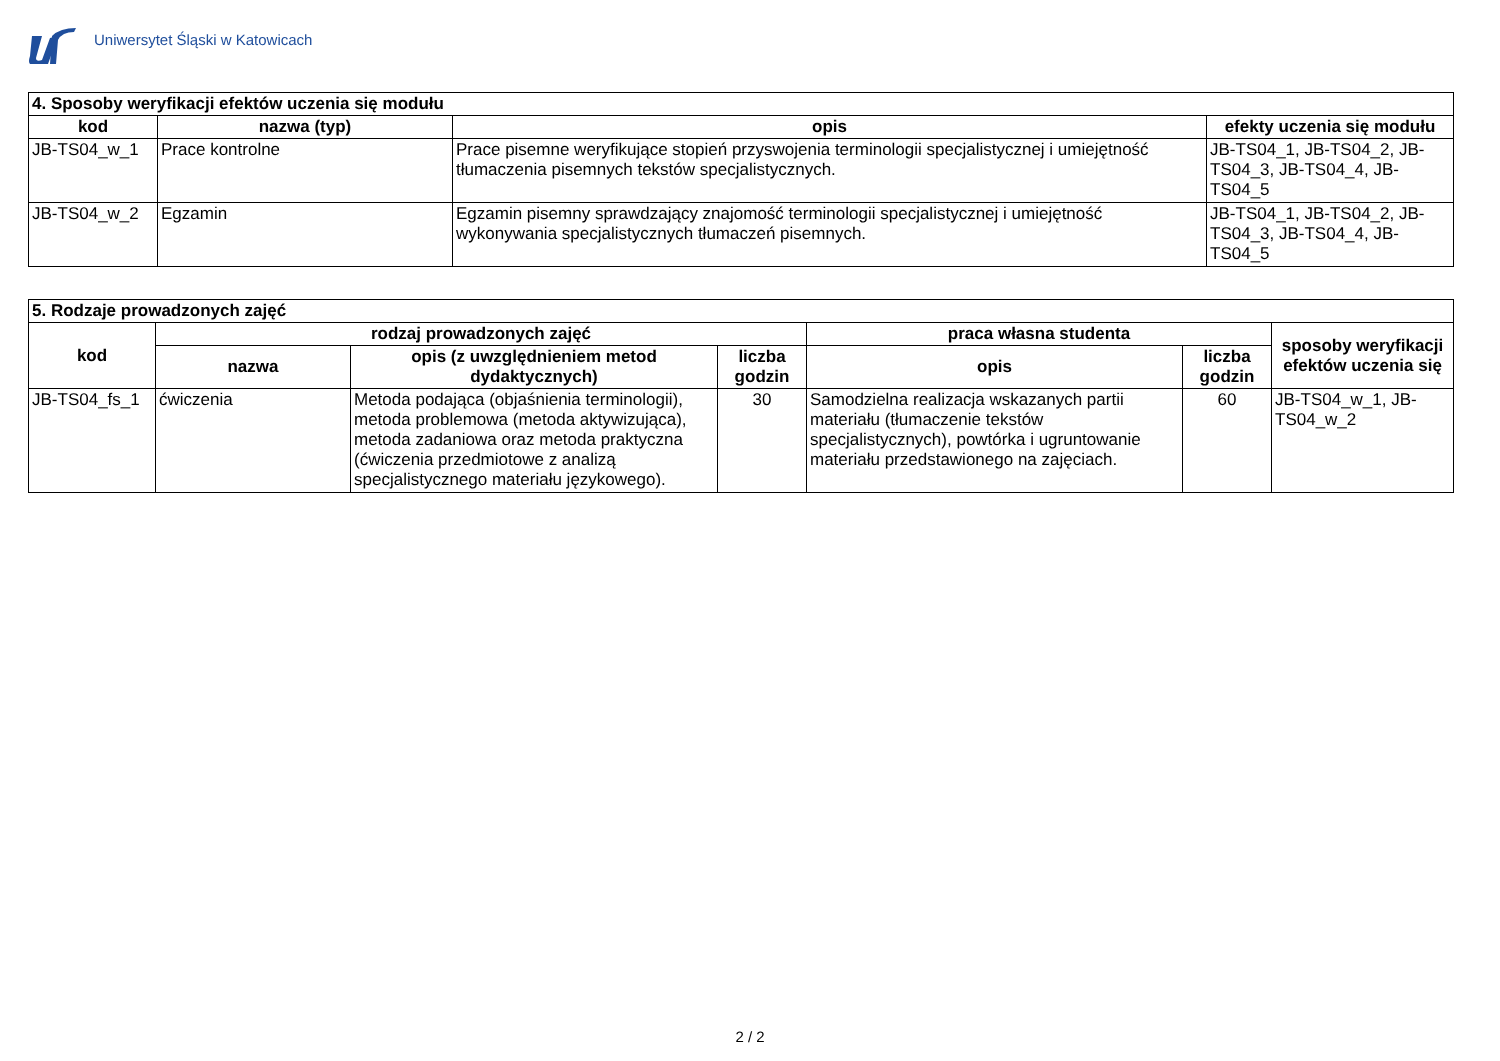Uniwersytet Śląski w Katowicach
| 4. Sposoby weryfikacji efektów uczenia się modułu | | | |
| --- | --- | --- | --- |
| kod | nazwa (typ) | opis | efekty uczenia się modułu |
| JB-TS04_w_1 | Prace kontrolne | Prace pisemne weryfikujące stopień przyswojenia terminologii specjalistycznej i umiejętność tłumaczenia pisemnych tekstów specjalistycznych. | JB-TS04_1, JB-TS04_2, JB-TS04_3, JB-TS04_4, JB-TS04_5 |
| JB-TS04_w_2 | Egzamin | Egzamin pisemny sprawdzający znajomość terminologii specjalistycznej i umiejętność wykonywania specjalistycznych tłumaczeń pisemnych. | JB-TS04_1, JB-TS04_2, JB-TS04_3, JB-TS04_4, JB-TS04_5 |
| 5. Rodzaje prowadzonych zajęć | | | | | | |
| --- | --- | --- | --- | --- | --- | --- |
| kod | rodzaj prowadzonych zajęć | | | praca własna studenta | | sposoby weryfikacji efektów uczenia się |
| | nazwa | opis (z uwzględnieniem metod dydaktycznych) | liczba godzin | opis | liczba godzin | |
| JB-TS04_fs_1 | ćwiczenia | Metoda podająca (objaśnienia terminologii), metoda problemowa (metoda aktywizująca), metoda zadaniowa oraz metoda praktyczna (ćwiczenia przedmiotowe z analizą specjalistycznego materiału językowego). | 30 | Samodzielna realizacja wskazanych partii materiału (tłumaczenie tekstów specjalistycznych), powtórka i ugruntowanie materiału przedstawionego na zajęciach. | 60 | JB-TS04_w_1, JB-TS04_w_2 |
2 / 2